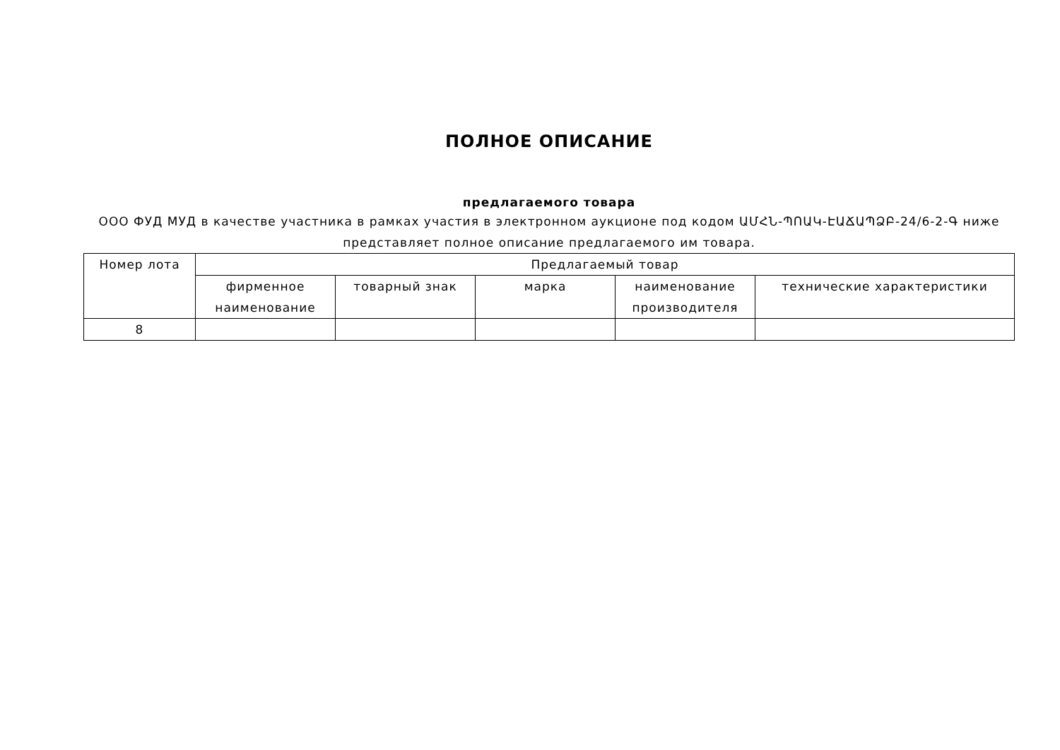ПОЛНОЕ ОПИСАНИЕ
предлагаемого товара
ООО ФУД МУД в качестве участника в рамках участия в электронном аукционе под кодом ԱՄՀՆ-ՊՈԱԿ-ԷԱՃԱՊՁԲ-24/6-2-Գ ниже представляет полное описание предлагаемого им товара.
| Номер лота | Предлагаемый товар | | | | |
| --- | --- | --- | --- | --- | --- |
| | фирменное наименование | товарный знак | марка | наименование производителя | технические характеристики |
| 8 | | | | | |